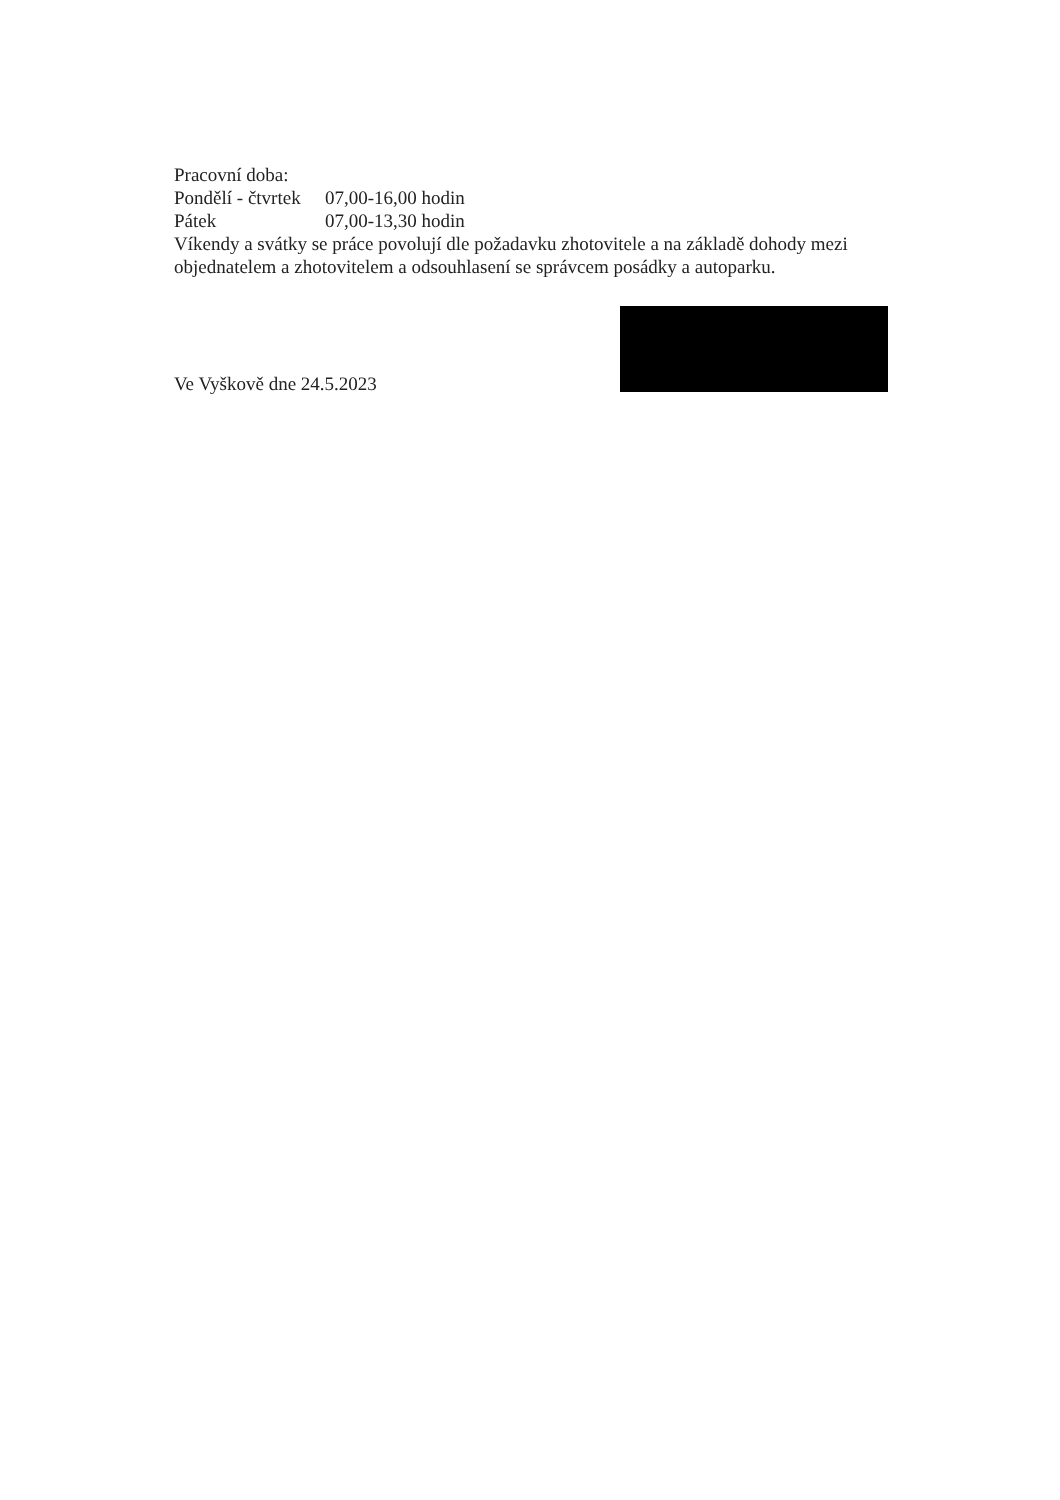Pracovní doba:
Pondělí - čtvrtek 07,00-16,00 hodin
Pátek 07,00-13,30 hodin
Víkendy a svátky se práce povolují dle požadavku zhotovitele a na základě dohody mezi objednatelem a zhotovitelem a odsouhlasení se správcem posádky a autoparku.
Ve Vyškově dne 24.5.2023